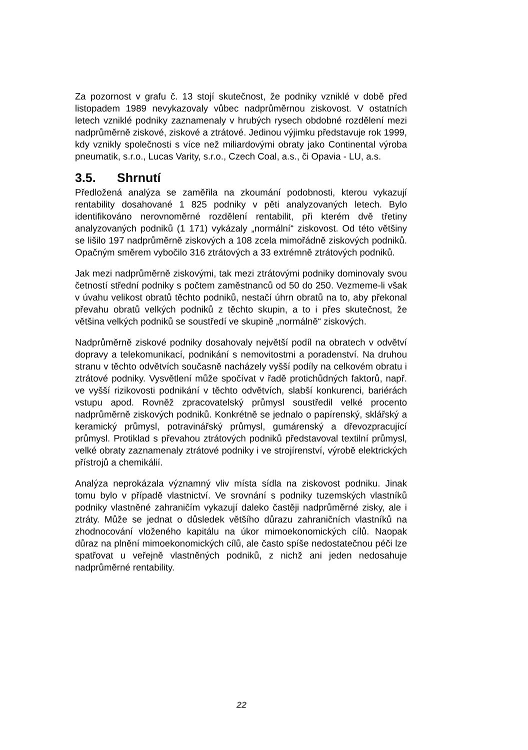Za pozornost v grafu č. 13 stojí skutečnost, že podniky vzniklé v době před listopadem 1989 nevykazovaly vůbec nadprůměrnou ziskovost. V ostatních letech vzniklé podniky zaznamenaly v hrubých rysech obdobné rozdělení mezi nadprůměrně ziskové, ziskové a ztrátové. Jedinou výjimku představuje rok 1999, kdy vznikly společnosti s více než miliardovými obraty jako Continental výroba pneumatik, s.r.o., Lucas Varity, s.r.o., Czech Coal, a.s., či Opavia - LU, a.s.
3.5. Shrnutí
Předložená analýza se zaměřila na zkoumání podobnosti, kterou vykazují rentability dosahované 1 825 podniky v pěti analyzovaných letech. Bylo identifikováno nerovnoměrné rozdělení rentabilit, při kterém dvě třetiny analyzovaných podniků (1 171) vykázaly „normální“ ziskovost. Od této většiny se lišilo 197 nadprůměrně ziskových a 108 zcela mimořádně ziskových podniků. Opačným směrem vybočilo 316 ztrátových a 33 extrémně ztrátových podniků.
Jak mezi nadprůměrně ziskovými, tak mezi ztrátovými podniky dominovaly svou četností střední podniky s počtem zaměstnanců od 50 do 250. Vezmeme-li však v úvahu velikost obratů těchto podniků, nestačí úhrn obratů na to, aby překonal převahu obratů velkých podniků z těchto skupin, a to i přes skutečnost, že většina velkých podniků se soustředí ve skupině „normálně“ ziskových.
Nadprůměrně ziskové podniky dosahovaly největší podíl na obratech v odvětví dopravy a telekomunikací, podnikání s nemovitostmi a poradenství. Na druhou stranu v těchto odvětvích současně nacházely vyšší podíly na celkovém obratu i ztrátové podniky. Vysvětlení může spočívat v řadě protichůdných faktorů, např. ve vyšší rizikovosti podnikání v těchto odvětvích, slabší konkurenci, bariérách vstupu apod. Rovněž zpracovatelský průmysl soustředil velké procento nadprůměrně ziskových podniků. Konkrétně se jednalo o papírenský, sklářský a keramický průmysl, potravinářský průmysl, gumárenský a dřevozpracující průmysl. Protiklad s převahou ztrátových podniků představoval textilní průmysl, velké obraty zaznamenaly ztrátové podniky i ve strojírenství, výrobě elektrických přístrojů a chemikálií.
Analýza neprokázala významný vliv místa sídla na ziskovost podniku. Jinak tomu bylo v případě vlastnictví. Ve srovnání s podniky tuzemských vlastníků podniky vlastněné zahraničím vykazují daleko častěji nadprůměrné zisky, ale i ztráty. Může se jednat o důsledek většího důrazu zahraničních vlastníků na zhodnocování vloženého kapitálu na úkor mimoekonomických cílů. Naopak důraz na plnění mimoekonomických cílů, ale často spíše nedostatečnou péči lze spatřovat u veřejně vlastněných podniků, z nichž ani jeden nedosahuje nadprůměrné rentability.
22